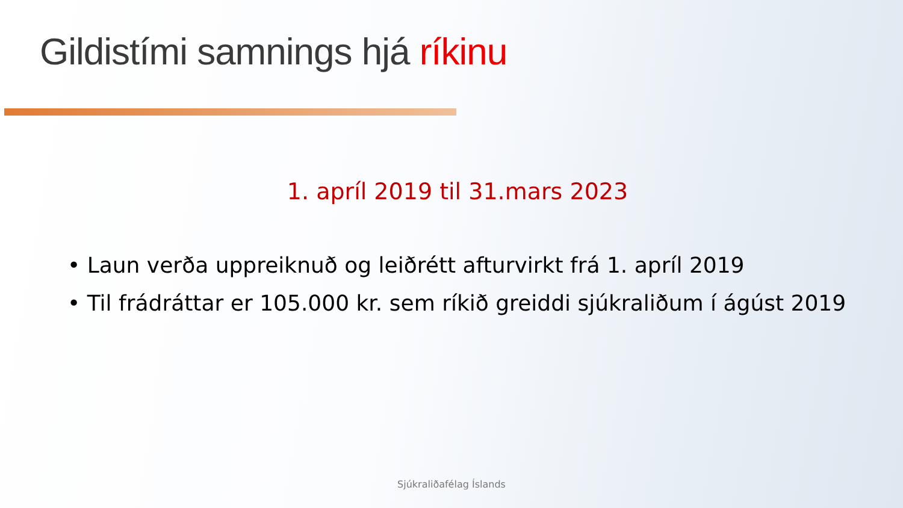Gildistími samnings hjá ríkinu
1. apríl 2019 til 31.mars 2023
• Laun verða uppreiknuð og leiðrétt afturvirkt frá 1. apríl 2019
• Til frádráttar er 105.000 kr. sem ríkið greiddi sjúkraliðum í ágúst 2019
Sjúkraliðafélag Íslands